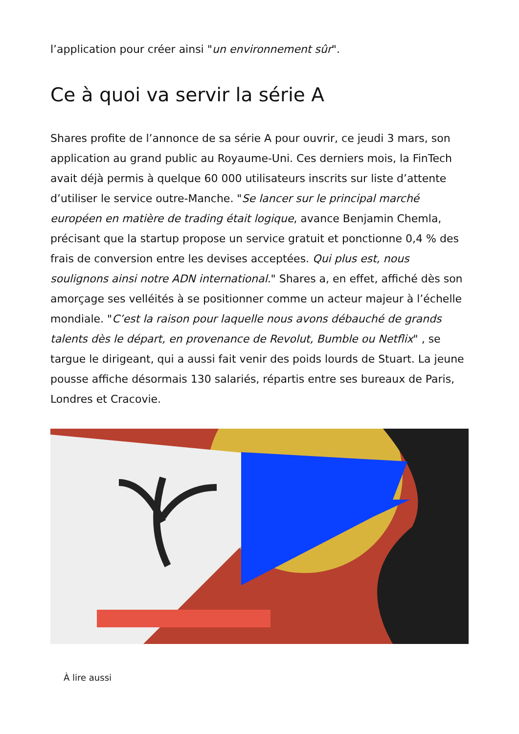l’application pour créer ainsi "un environnement sûr".
Ce à quoi va servir la série A
Shares profite de l’annonce de sa série A pour ouvrir, ce jeudi 3 mars, son application au grand public au Royaume-Uni. Ces derniers mois, la FinTech avait déjà permis à quelque 60 000 utilisateurs inscrits sur liste d’attente d’utiliser le service outre-Manche. "Se lancer sur le principal marché européen en matière de trading était logique, avance Benjamin Chemla, précisant que la startup propose un service gratuit et ponctionne 0,4 % des frais de conversion entre les devises acceptées. Qui plus est, nous soulignons ainsi notre ADN international." Shares a, en effet, affiché dès son amorçage ses velléités à se positionner comme un acteur majeur à l’échelle mondiale. "C’est la raison pour laquelle nous avons débauché de grands talents dès le départ, en provenance de Revolut, Bumble ou Netflix" , se targue le dirigeant, qui a aussi fait venir des poids lourds de Stuart. La jeune pousse affiche désormais 130 salariés, répartis entre ses bureaux de Paris, Londres et Cracovie.
À lire aussi